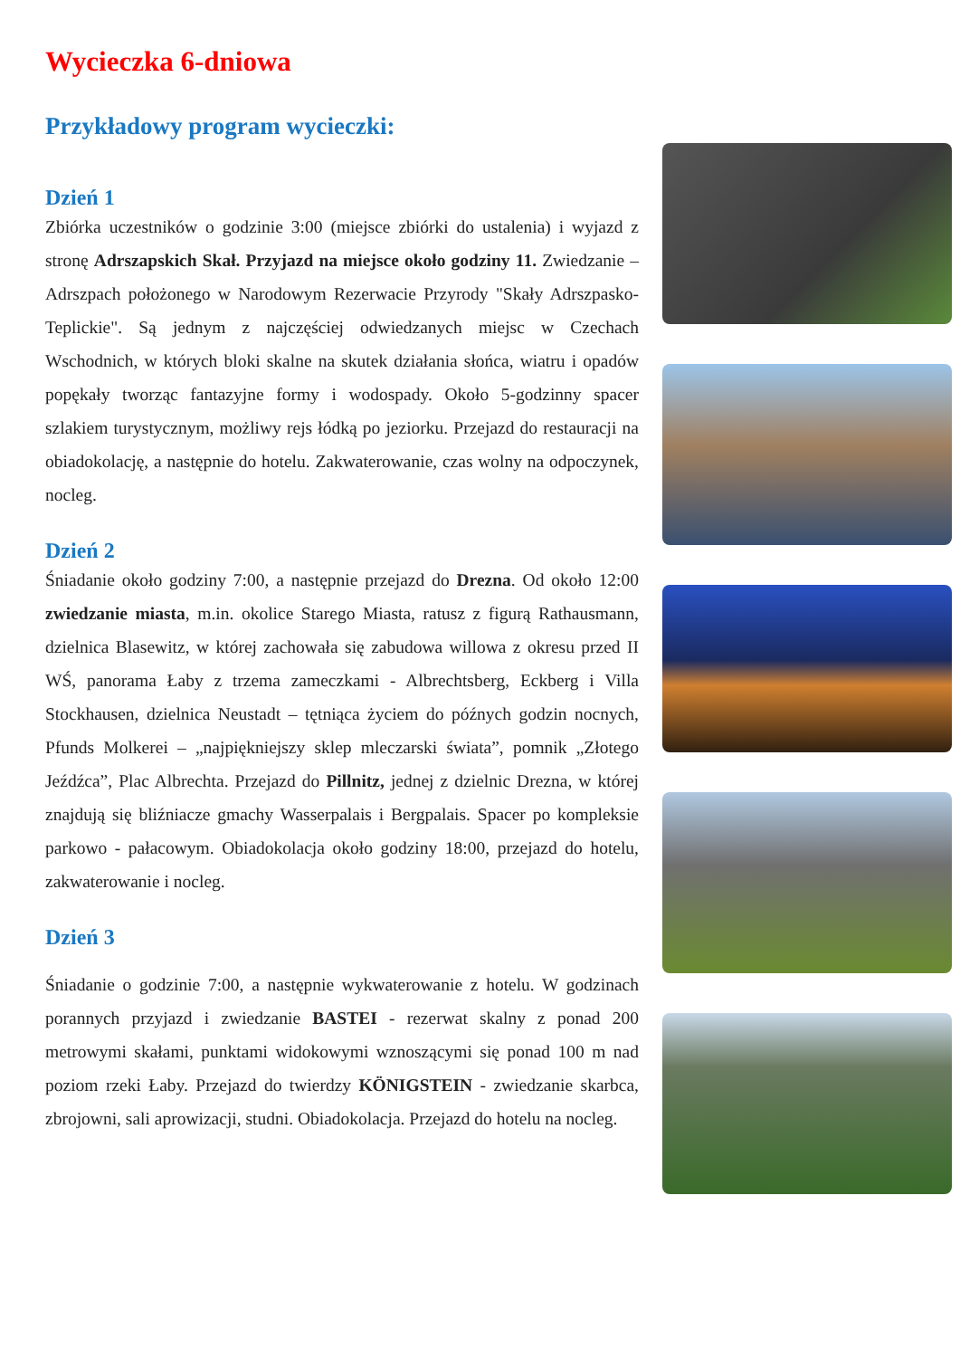Wycieczka 6-dniowa
Przykładowy program wycieczki:
Dzień 1
Zbiórka uczestników o godzinie 3:00 (miejsce zbiórki do ustalenia) i wyjazd z stronę Adrszapskich Skał. Przyjazd na miejsce około godziny 11. Zwiedzanie – Adrszpach położonego w Narodowym Rezerwacie Przyrody "Skały Adrszpasko-Teplickie". Są jednym z najczęściej odwiedzanych miejsc w Czechach Wschodnich, w których bloki skalne na skutek działania słońca, wiatru i opadów popękały tworząc fantazyjne formy i wodospady. Około 5-godzinny spacer szlakiem turystycznym, możliwy rejs łódką po jeziorku. Przejazd do restauracji na obiadokolację, a następnie do hotelu. Zakwaterowanie, czas wolny na odpoczynek, nocleg.
Dzień 2
Śniadanie około godziny 7:00, a następnie przejazd do Drezna. Od około 12:00 zwiedzanie miasta, m.in. okolice Starego Miasta, ratusz z figurą Rathausmann, dzielnica Blasewitz, w której zachowała się zabudowa willowa z okresu przed II WŚ, panorama Łaby z trzema zameczkami - Albrechtsberg, Eckberg i Villa Stockhausen, dzielnica Neustadt – tętniąca życiem do późnych godzin nocnych, Pfunds Molkerei – „najpiękniejszy sklep mleczarski świata”, pomnik „Złotego Jeźdźca”, Plac Albrechta. Przejazd do Pillnitz, jednej z dzielnic Drezna, w której znajdują się bliźniacze gmachy Wasserpalais i Bergpalais. Spacer po kompleksie parkowo - pałacowym. Obiadokolacja około godziny 18:00, przejazd do hotelu, zakwaterowanie i nocleg.
Dzień 3
Śniadanie o godzinie 7:00, a następnie wykwaterowanie z hotelu. W godzinach porannych przyjazd i zwiedzanie BASTEI - rezerwat skalny z ponad 200 metrowymi skałami, punktami widokowymi wznoszącymi się ponad 100 m nad poziom rzeki Łaby. Przejazd do twierdzy KÖNIGSTEIN - zwiedzanie skarbca, zbrojowni, sali aprowizacji, studni. Obiadokolacja. Przejazd do hotelu na nocleg.